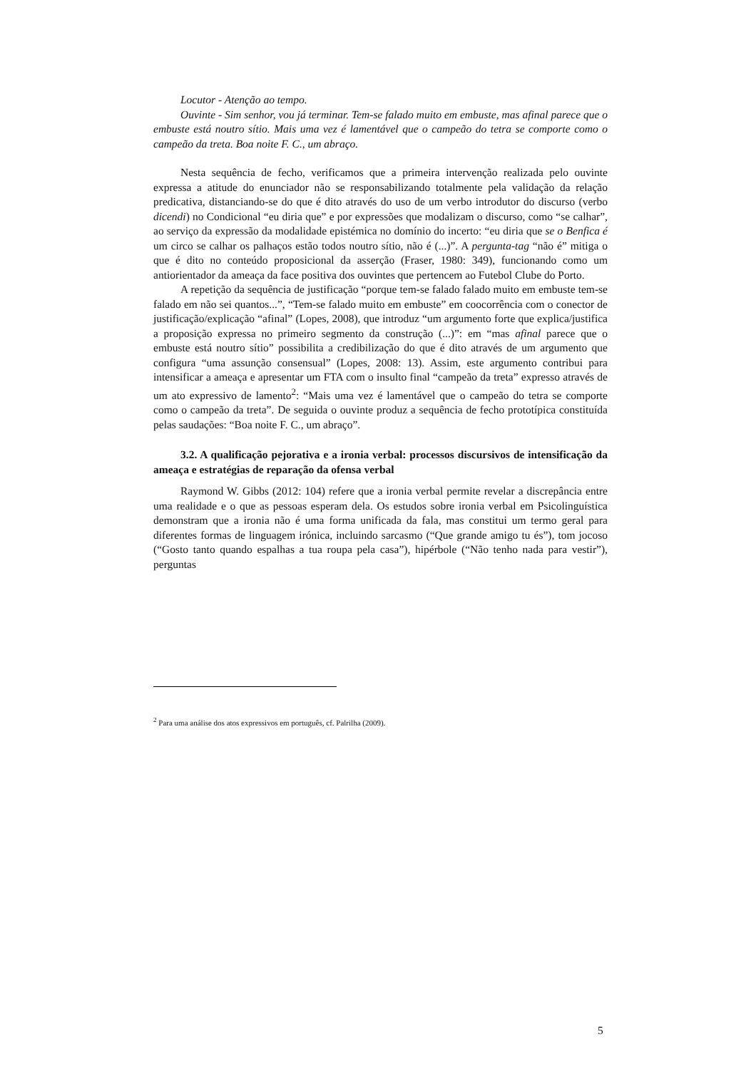Locutor - Atenção ao tempo.
Ouvinte - Sim senhor, vou já terminar. Tem-se falado muito em embuste, mas afinal parece que o embuste está noutro sítio. Mais uma vez é lamentável que o campeão do tetra se comporte como o campeão da treta. Boa noite F. C., um abraço.
Nesta sequência de fecho, verificamos que a primeira intervenção realizada pelo ouvinte expressa a atitude do enunciador não se responsabilizando totalmente pela validação da relação predicativa, distanciando-se do que é dito através do uso de um verbo introdutor do discurso (verbo dicendi) no Condicional “eu diria que” e por expressões que modalizam o discurso, como “se calhar”, ao serviço da expressão da modalidade epistémica no domínio do incerto: “eu diria que se o Benfica é um circo se calhar os palhaços estão todos noutro sítio, não é (...)”. A pergunta-tag “não é” mitiga o que é dito no conteúdo proposicional da asserção (Fraser, 1980: 349), funcionando como um antiorientador da ameaça da face positiva dos ouvintes que pertencem ao Futebol Clube do Porto.
A repetição da sequência de justificação “porque tem-se falado falado muito em embuste tem-se falado em não sei quantos...”, “Tem-se falado muito em embuste” em coocorrência com o conector de justificação/explicação “afinal” (Lopes, 2008), que introduz “um argumento forte que explica/justifica a proposição expressa no primeiro segmento da construção (...)”: em “mas afinal parece que o embuste está noutro sítio” possibilita a credibilização do que é dito através de um argumento que configura “uma assunção consensual” (Lopes, 2008: 13). Assim, este argumento contribui para intensificar a ameaça e apresentar um FTA com o insulto final “campeão da treta” expresso através de um ato expressivo de lamento<sup>2</sup>: “Mais uma vez é lamentável que o campeão do tetra se comporte como o campeão da treta”. De seguida o ouvinte produz a sequência de fecho prototípica constituída pelas saudações: “Boa noite F. C., um abraço”.
3.2. A qualificação pejorativa e a ironia verbal: processos discursivos de intensificação da ameaça e estratégias de reparação da ofensa verbal
Raymond W. Gibbs (2012: 104) refere que a ironia verbal permite revelar a discrepância entre uma realidade e o que as pessoas esperam dela. Os estudos sobre ironia verbal em Psicolinguística demonstram que a ironia não é uma forma unificada da fala, mas constitui um termo geral para diferentes formas de linguagem irónica, incluindo sarcasmo (“Que grande amigo tu és”), tom jocoso (“Gosto tanto quando espalhas a tua roupa pela casa”), hipérbole (“Não tenho nada para vestir”), perguntas
<sup>2</sup> Para uma análise dos atos expressivos em português, cf. Palrilha (2009).
5